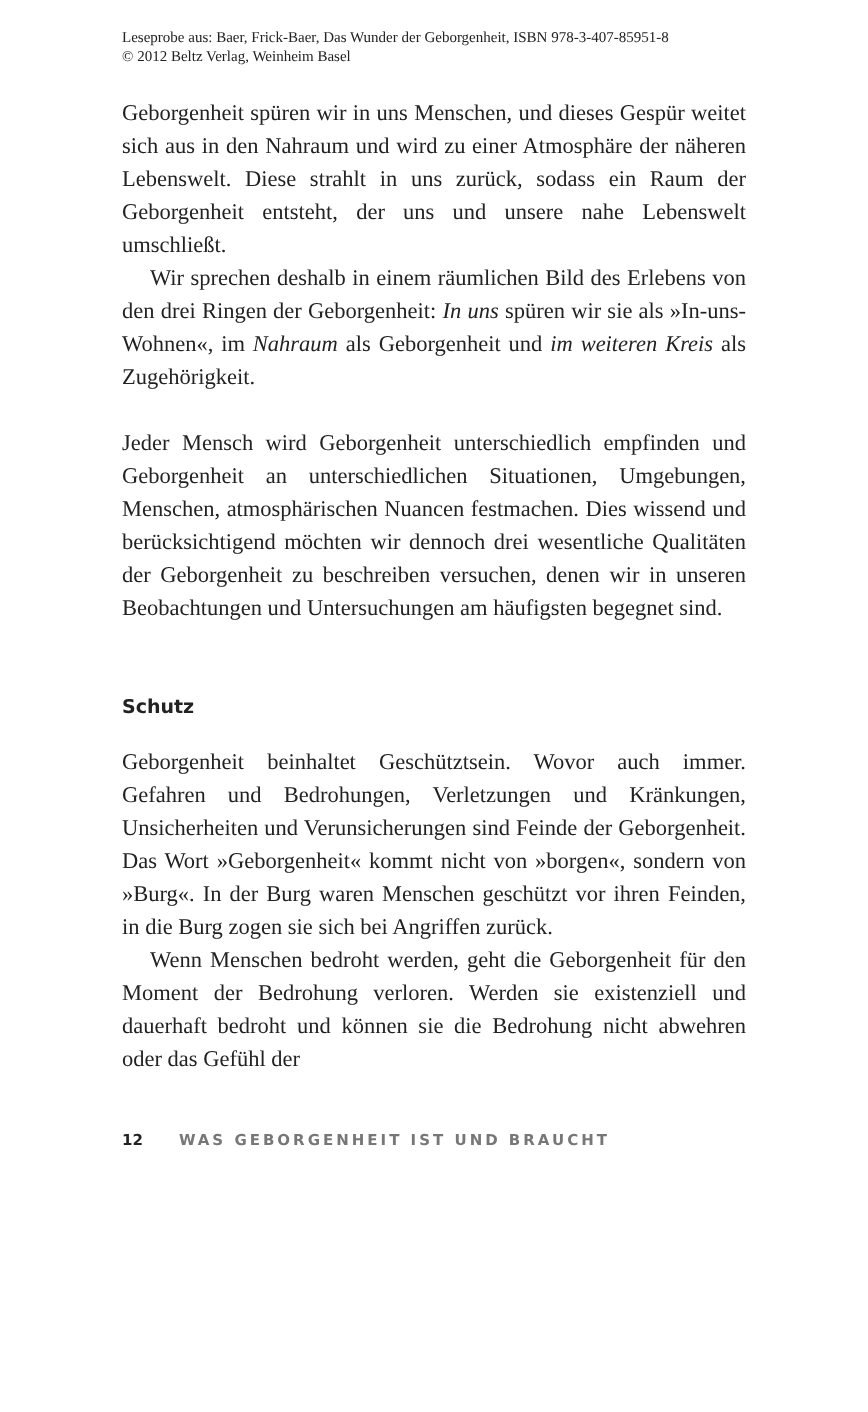Leseprobe aus: Baer, Frick-Baer, Das Wunder der Geborgenheit, ISBN 978-3-407-85951-8
© 2012 Beltz Verlag, Weinheim Basel
Geborgenheit spüren wir in uns Menschen, und dieses Gespür weitet sich aus in den Nahraum und wird zu einer Atmosphäre der näheren Lebenswelt. Diese strahlt in uns zurück, sodass ein Raum der Geborgenheit entsteht, der uns und unsere nahe Lebenswelt umschließt.
Wir sprechen deshalb in einem räumlichen Bild des Erlebens von den drei Ringen der Geborgenheit: In uns spüren wir sie als »In-uns-Wohnen«, im Nahraum als Geborgenheit und im weiteren Kreis als Zugehörigkeit.
Jeder Mensch wird Geborgenheit unterschiedlich empfinden und Geborgenheit an unterschiedlichen Situationen, Umgebungen, Menschen, atmosphärischen Nuancen festmachen. Dies wissend und berücksichtigend möchten wir dennoch drei wesentliche Qualitäten der Geborgenheit zu beschreiben versuchen, denen wir in unseren Beobachtungen und Untersuchungen am häufigsten begegnet sind.
Schutz
Geborgenheit beinhaltet Geschütztsein. Wovor auch immer. Gefahren und Bedrohungen, Verletzungen und Kränkungen, Unsicherheiten und Verunsicherungen sind Feinde der Geborgenheit. Das Wort »Geborgenheit« kommt nicht von »borgen«, sondern von »Burg«. In der Burg waren Menschen geschützt vor ihren Feinden, in die Burg zogen sie sich bei Angriffen zurück.
Wenn Menschen bedroht werden, geht die Geborgenheit für den Moment der Bedrohung verloren. Werden sie existenziell und dauerhaft bedroht und können sie die Bedrohung nicht abwehren oder das Gefühl der
12 WAS GEBORGENHEIT IST UND BRAUCHT